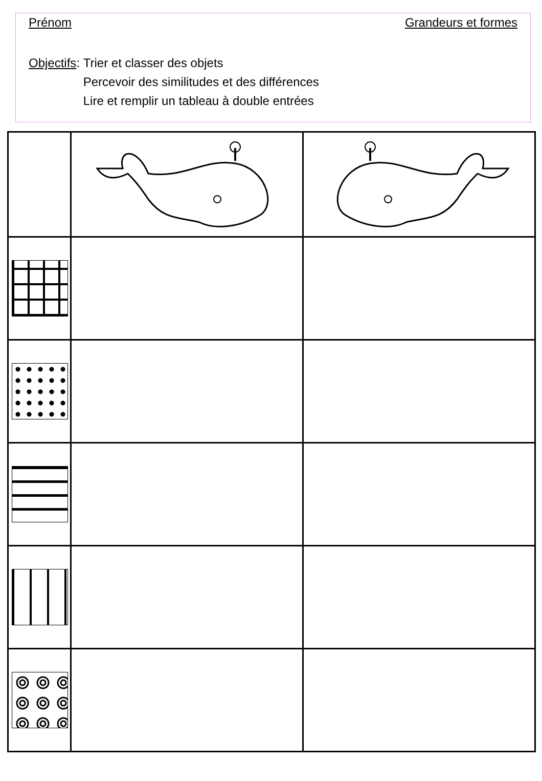Prénom Grandeurs et formes
Objectifs: Trier et classer des objets
Percevoir des similitudes et des différences
Lire et remplir un tableau à double entrées